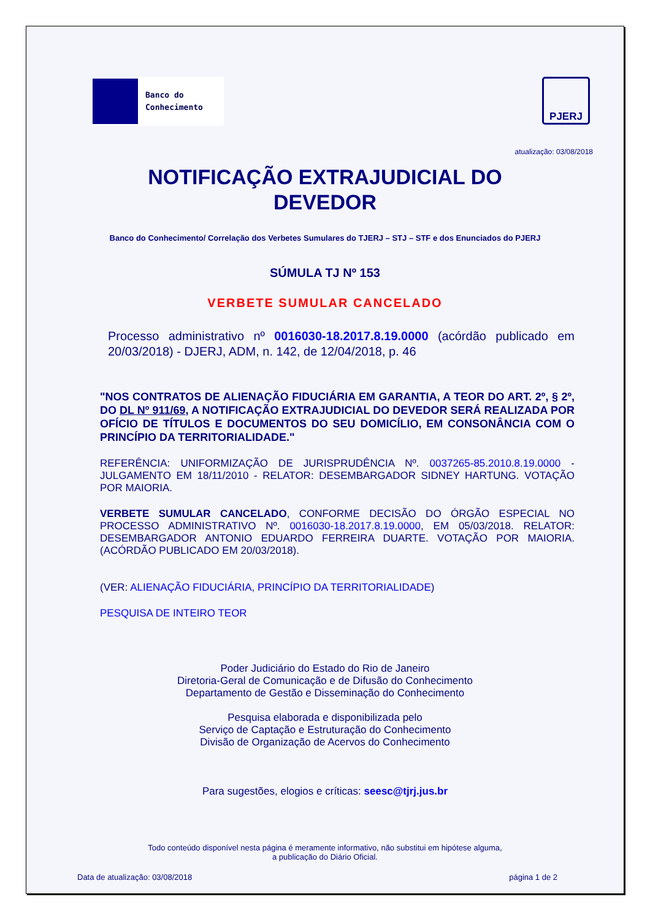Banco do
Conhecimento
PJERJ
atualização: 03/08/2018
NOTIFICAÇÃO EXTRAJUDICIAL DO
DEVEDOR
Banco do Conhecimento/ Correlação dos Verbetes Sumulares do TJERJ – STJ – STF e dos Enunciados do PJERJ
SÚMULA TJ Nº 153
VERBETE SUMULAR CANCELADO
Processo administrativo nº 0016030-18.2017.8.19.0000 (acórdão publicado em 20/03/2018) - DJERJ, ADM, n. 142, de 12/04/2018, p. 46
"NOS CONTRATOS DE ALIENAÇÃO FIDUCIÁRIA EM GARANTIA, A TEOR DO ART. 2º, § 2º, DO DL Nº 911/69, A NOTIFICAÇÃO EXTRAJUDICIAL DO DEVEDOR SERÁ REALIZADA POR OFÍCIO DE TÍTULOS E DOCUMENTOS DO SEU DOMICÍLIO, EM CONSONÂNCIA COM O PRINCÍPIO DA TERRITORIALIDADE."
REFERÊNCIA: UNIFORMIZAÇÃO DE JURISPRUDÊNCIA Nº. 0037265-85.2010.8.19.0000 - JULGAMENTO EM 18/11/2010 - RELATOR: DESEMBARGADOR SIDNEY HARTUNG. VOTAÇÃO POR MAIORIA.
VERBETE SUMULAR CANCELADO, CONFORME DECISÃO DO ÓRGÃO ESPECIAL NO PROCESSO ADMINISTRATIVO Nº. 0016030-18.2017.8.19.0000, EM 05/03/2018. RELATOR: DESEMBARGADOR ANTONIO EDUARDO FERREIRA DUARTE. VOTAÇÃO POR MAIORIA. (ACÓRDÃO PUBLICADO EM 20/03/2018).
(VER: ALIENAÇÃO FIDUCIÁRIA, PRINCÍPIO DA TERRITORIALIDADE)
PESQUISA DE INTEIRO TEOR
Poder Judiciário do Estado do Rio de Janeiro
Diretoria-Geral de Comunicação e de Difusão do Conhecimento
Departamento de Gestão e Disseminação do Conhecimento
Pesquisa elaborada e disponibilizada pelo
Serviço de Captação e Estruturação do Conhecimento
Divisão de Organização de Acervos do Conhecimento
Para sugestões, elogios e críticas: seesc@tjrj.jus.br
Todo conteúdo disponível nesta página é meramente informativo, não substitui em hipótese alguma,
a publicação do Diário Oficial.
Data de atualização: 03/08/2018 página 1 de 2